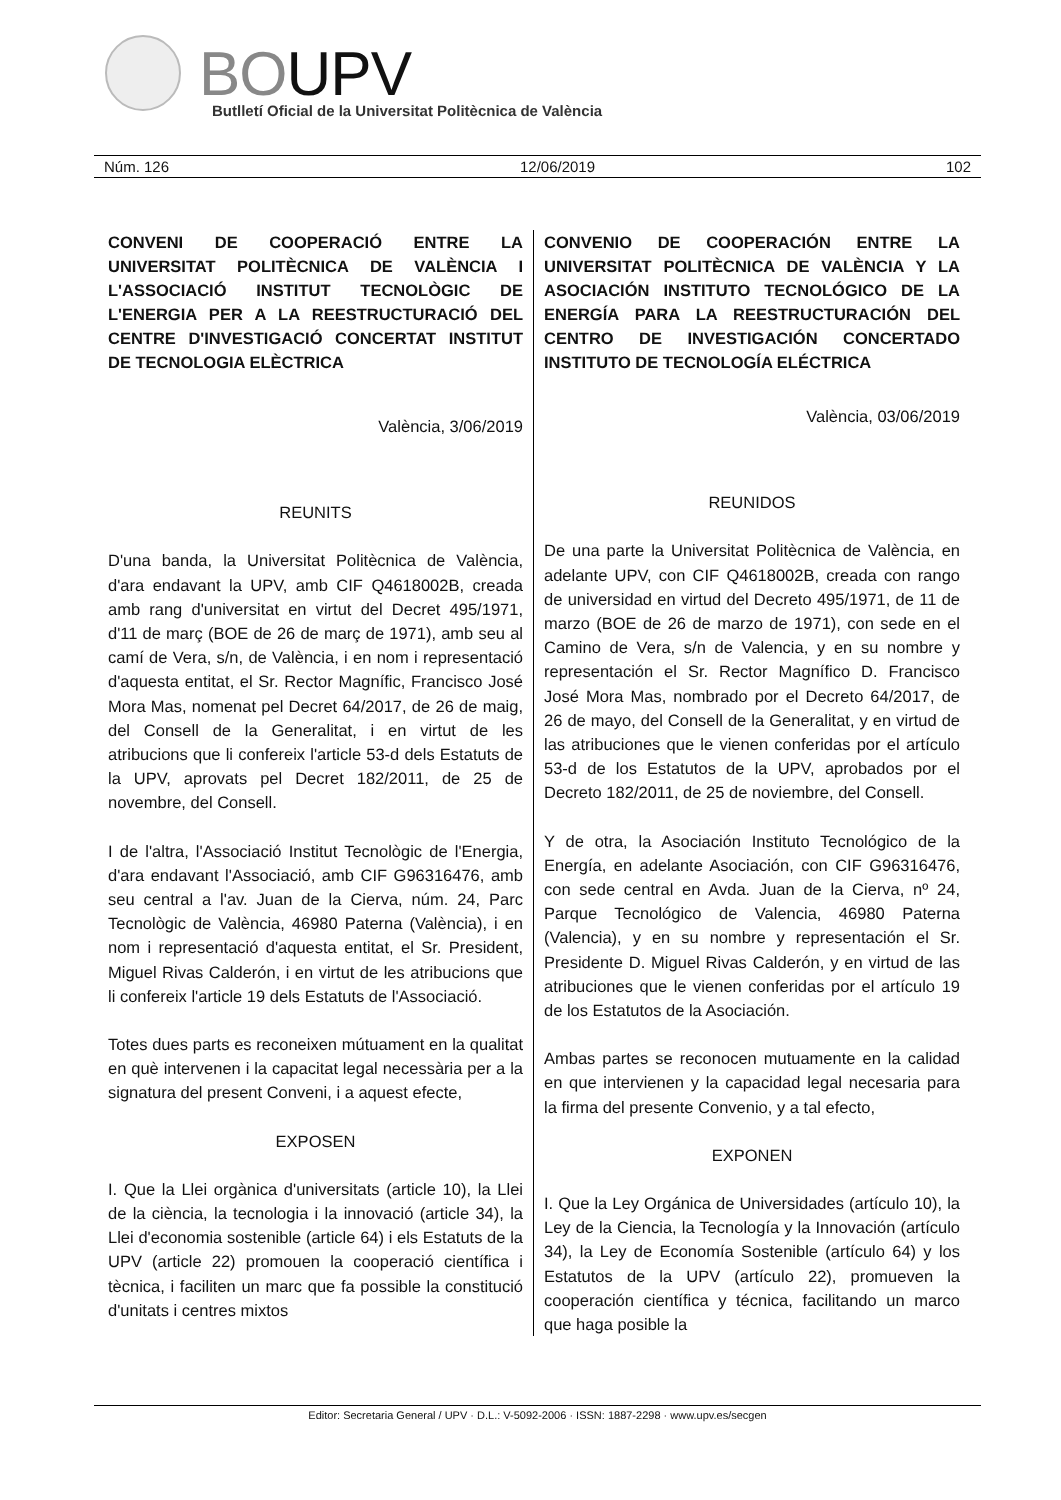BOUPV
Butlletí Oficial de la Universitat Politècnica de València
Núm. 126 12/06/2019 102
CONVENI DE COOPERACIÓ ENTRE LA UNIVERSITAT POLITÈCNICA DE VALÈNCIA I L'ASSOCIACIÓ INSTITUT TECNOLÒGIC DE L'ENERGIA PER A LA REESTRUCTURACIÓ DEL CENTRE D'INVESTIGACIÓ CONCERTAT INSTITUT DE TECNOLOGIA ELÈCTRICA
València, 3/06/2019
REUNITS
D'una banda, la Universitat Politècnica de València, d'ara endavant la UPV, amb CIF Q4618002B, creada amb rang d'universitat en virtut del Decret 495/1971, d'11 de març (BOE de 26 de març de 1971), amb seu al camí de Vera, s/n, de València, i en nom i representació d'aquesta entitat, el Sr. Rector Magnífic, Francisco José Mora Mas, nomenat pel Decret 64/2017, de 26 de maig, del Consell de la Generalitat, i en virtut de les atribucions que li confereix l'article 53-d dels Estatuts de la UPV, aprovats pel Decret 182/2011, de 25 de novembre, del Consell.
I de l'altra, l'Associació Institut Tecnològic de l'Energia, d'ara endavant l'Associació, amb CIF G96316476, amb seu central a l'av. Juan de la Cierva, núm. 24, Parc Tecnològic de València, 46980 Paterna (València), i en nom i representació d'aquesta entitat, el Sr. President, Miguel Rivas Calderón, i en virtut de les atribucions que li confereix l'article 19 dels Estatuts de l'Associació.
Totes dues parts es reconeixen mútuament en la qualitat en què intervenen i la capacitat legal necessària per a la signatura del present Conveni, i a aquest efecte,
EXPOSEN
I. Que la Llei orgànica d'universitats (article 10), la Llei de la ciència, la tecnologia i la innovació (article 34), la Llei d'economia sostenible (article 64) i els Estatuts de la UPV (article 22) promouen la cooperació científica i tècnica, i faciliten un marc que fa possible la constitució d'unitats i centres mixtos
CONVENIO DE COOPERACIÓN ENTRE LA UNIVERSITAT POLITÈCNICA DE VALÈNCIA Y LA ASOCIACIÓN INSTITUTO TECNOLÓGICO DE LA ENERGÍA PARA LA REESTRUCTURACIÓN DEL CENTRO DE INVESTIGACIÓN CONCERTADO INSTITUTO DE TECNOLOGÍA ELÉCTRICA
València, 03/06/2019
REUNIDOS
De una parte la Universitat Politècnica de València, en adelante UPV, con CIF Q4618002B, creada con rango de universidad en virtud del Decreto 495/1971, de 11 de marzo (BOE de 26 de marzo de 1971), con sede en el Camino de Vera, s/n de Valencia, y en su nombre y representación el Sr. Rector Magnífico D. Francisco José Mora Mas, nombrado por el Decreto 64/2017, de 26 de mayo, del Consell de la Generalitat, y en virtud de las atribuciones que le vienen conferidas por el artículo 53-d de los Estatutos de la UPV, aprobados por el Decreto 182/2011, de 25 de noviembre, del Consell.
Y de otra, la Asociación Instituto Tecnológico de la Energía, en adelante Asociación, con CIF G96316476, con sede central en Avda. Juan de la Cierva, nº 24, Parque Tecnológico de Valencia, 46980 Paterna (Valencia), y en su nombre y representación el Sr. Presidente D. Miguel Rivas Calderón, y en virtud de las atribuciones que le vienen conferidas por el artículo 19 de los Estatutos de la Asociación.
Ambas partes se reconocen mutuamente en la calidad en que intervienen y la capacidad legal necesaria para la firma del presente Convenio, y a tal efecto,
EXPONEN
I. Que la Ley Orgánica de Universidades (artículo 10), la Ley de la Ciencia, la Tecnología y la Innovación (artículo 34), la Ley de Economía Sostenible (artículo 64) y los Estatutos de la UPV (artículo 22), promueven la cooperación científica y técnica, facilitando un marco que haga posible la
Editor: Secretaria General / UPV · D.L.: V-5092-2006 · ISSN: 1887-2298 · www.upv.es/secgen